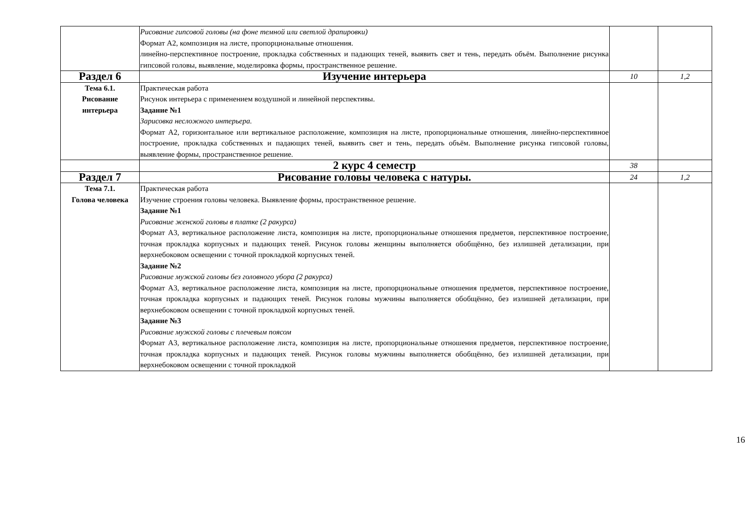| | Рисование гипсовой головы (на фоне темной или светлой драпировки) Формат А2, композиция на листе, пропорциональные отношения. линейно-перспективное построение, прокладка собственных и падающих теней, выявить свет и тень, передать объём. Выполнение рисунка гипсовой головы, выявление, моделировка формы, пространственное решение. | | |
| Раздел 6 | Изучение интерьера | 10 | 1,2 |
| Тема 6.1. Рисование интерьера | Практическая работа Рисунок интерьера с применением воздушной и линейной перспективы. Задание №1 Зарисовка несложного интерьера. Формат А2, горизонтальное или вертикальное расположение, композиция на листе, пропорциональные отношения, линейно-перспективное построение, прокладка собственных и падающих теней, выявить свет и тень, передать объём. Выполнение рисунка гипсовой головы, выявление формы, пространственное решение. | | |
| | 2 курс 4 семестр | 38 | |
| Раздел 7 | Рисование головы человека с натуры. | 24 | 1,2 |
| Тема 7.1. Голова человека | Практическая работа Изучение строения головы человека. Выявление формы, пространственное решение. Задание №1 Рисование женской головы в платке (2 ракурса) Формат А3, вертикальное расположение листа, композиция на листе, пропорциональные отношения предметов, перспективное построение, точная прокладка корпусных и падающих теней. Рисунок головы женщины выполняется обобщённо, без излишней детализации, при верхнебоковом освещении с точной прокладкой корпусных теней. Задание №2 Рисование мужской головы без головного убора (2 ракурса) Формат А3, вертикальное расположение листа, композиция на листе, пропорциональные отношения предметов, перспективное построение, точная прокладка корпусных и падающих теней. Рисунок головы мужчины выполняется обобщённо, без излишней детализации, при верхнебоковом освещении с точной прокладкой корпусных теней. Задание №3 Рисование мужской головы с плечевым поясом Формат А3, вертикальное расположение листа, композиция на листе, пропорциональные отношения предметов, перспективное построение, точная прокладка корпусных и падающих теней. Рисунок головы мужчины выполняется обобщённо, без излишней детализации, при верхнебоковом освещении с точной прокладкой | | |
16